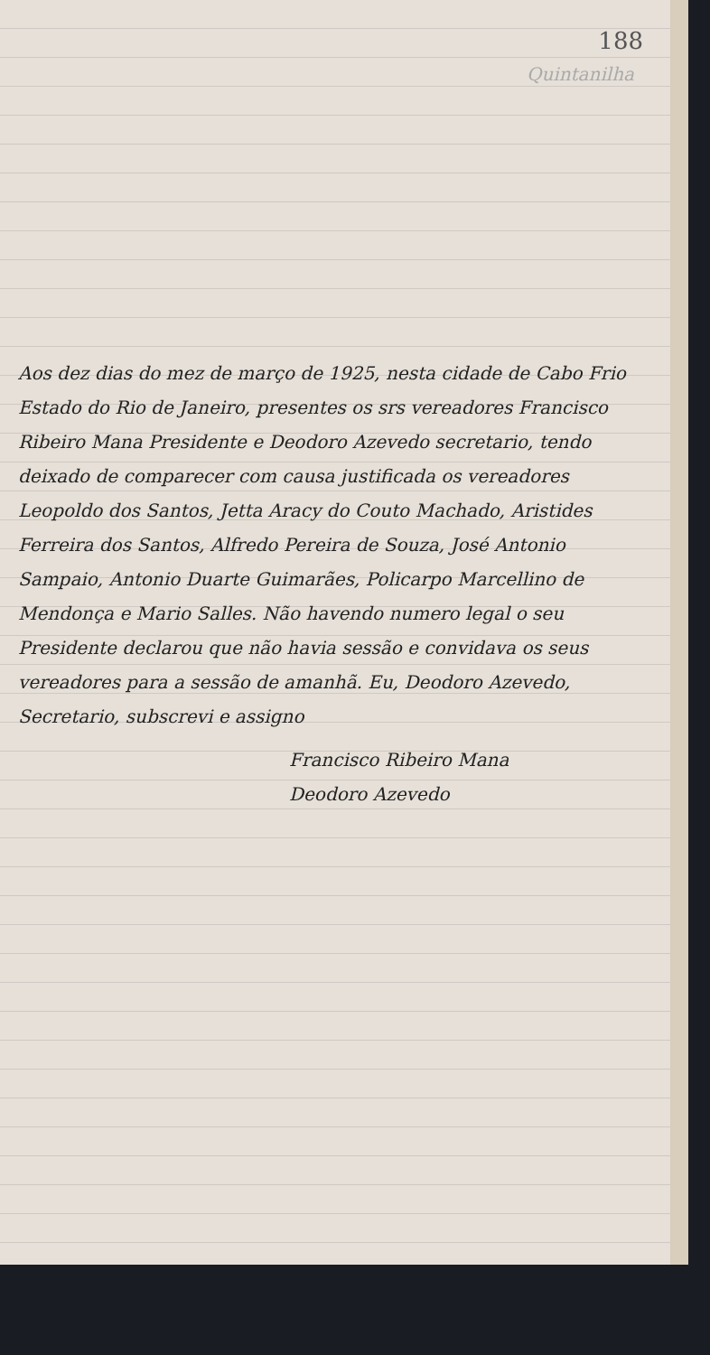188
Quintanilha
Aos dez dias do mez de março de 1925, nesta cidade de Cabo Frio Estado do Rio de Janeiro, presentes os srs vereadores Francisco Ribeiro Mana Presidente e Deodoro Azevedo secretario, tendo deixado de comparecer com causa justificada os vereadores Leopoldo dos Santos, Jetta Aracy do Couto Machado, Aristides Ferreira dos Santos, Alfredo Pereira de Souza, José Antonio Sampaio, Antonio Duarte Guimarães, Policarpo Marcellino de Mendonça e Mario Salles. Não havendo numero legal o seu Presidente declarou que não havia sessão e convidava os seus vereadores para a sessão de amanhã. Eu, Deodoro Azevedo, Secretario, subscrevi e assigno
Francisco Ribeiro Mana
Deodoro Azevedo